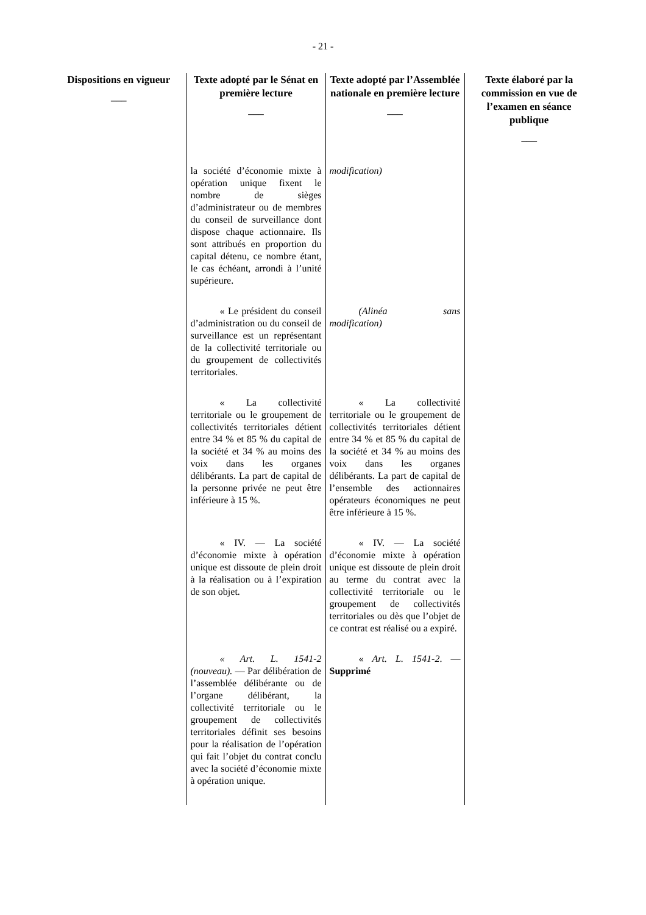- 21 -
| Dispositions en vigueur ___ | Texte adopté par le Sénat en première lecture ___ | Texte adopté par l’Assemblée nationale en première lecture ___ | Texte élaboré par la commission en vue de l’examen en séance publique ___ |
| --- | --- | --- | --- |
| | la société d’économie mixte à opération unique fixent le nombre de sièges d’administrateur ou de membres du conseil de surveillance dont dispose chaque actionnaire. Ils sont attribués en proportion du capital détenu, ce nombre étant, le cas échéant, arrondi à l’unité supérieure. | modification) | |
| | « Le président du conseil d’administration ou du conseil de surveillance est un représentant de la collectivité territoriale ou du groupement de collectivités territoriales. | (Alinéa sans modification) | |
| | « La collectivité territoriale ou le groupement de collectivités territoriales détient entre 34 % et 85 % du capital de la société et 34 % au moins des voix dans les organes délibérants. La part de capital de la personne privée ne peut être inférieure à 15 %. | « La collectivité territoriale ou le groupement de collectivités territoriales détient entre 34 % et 85 % du capital de la société et 34 % au moins des voix dans les organes délibérants. La part de capital de l’ensemble des actionnaires opérateurs économiques ne peut être inférieure à 15 %. | |
| | « IV. — La société d’économie mixte à opération unique est dissoute de plein droit à la réalisation ou à l’expiration de son objet. | « IV. — La société d’économie mixte à opération unique est dissoute de plein droit au terme du contrat avec la collectivité territoriale ou le groupement de collectivités territoriales ou dès que l’objet de ce contrat est réalisé ou a expiré. | |
| | « Art. L. 1541-2 (nouveau). — Par délibération de l’assemblée délibérante ou de l’organe délibérant, la collectivité territoriale ou le groupement de collectivités territoriales définit ses besoins pour la réalisation de l’opération qui fait l’objet du contrat conclu avec la société d’économie mixte à opération unique. | « Art. L. 1541-2 . — Supprimé | |